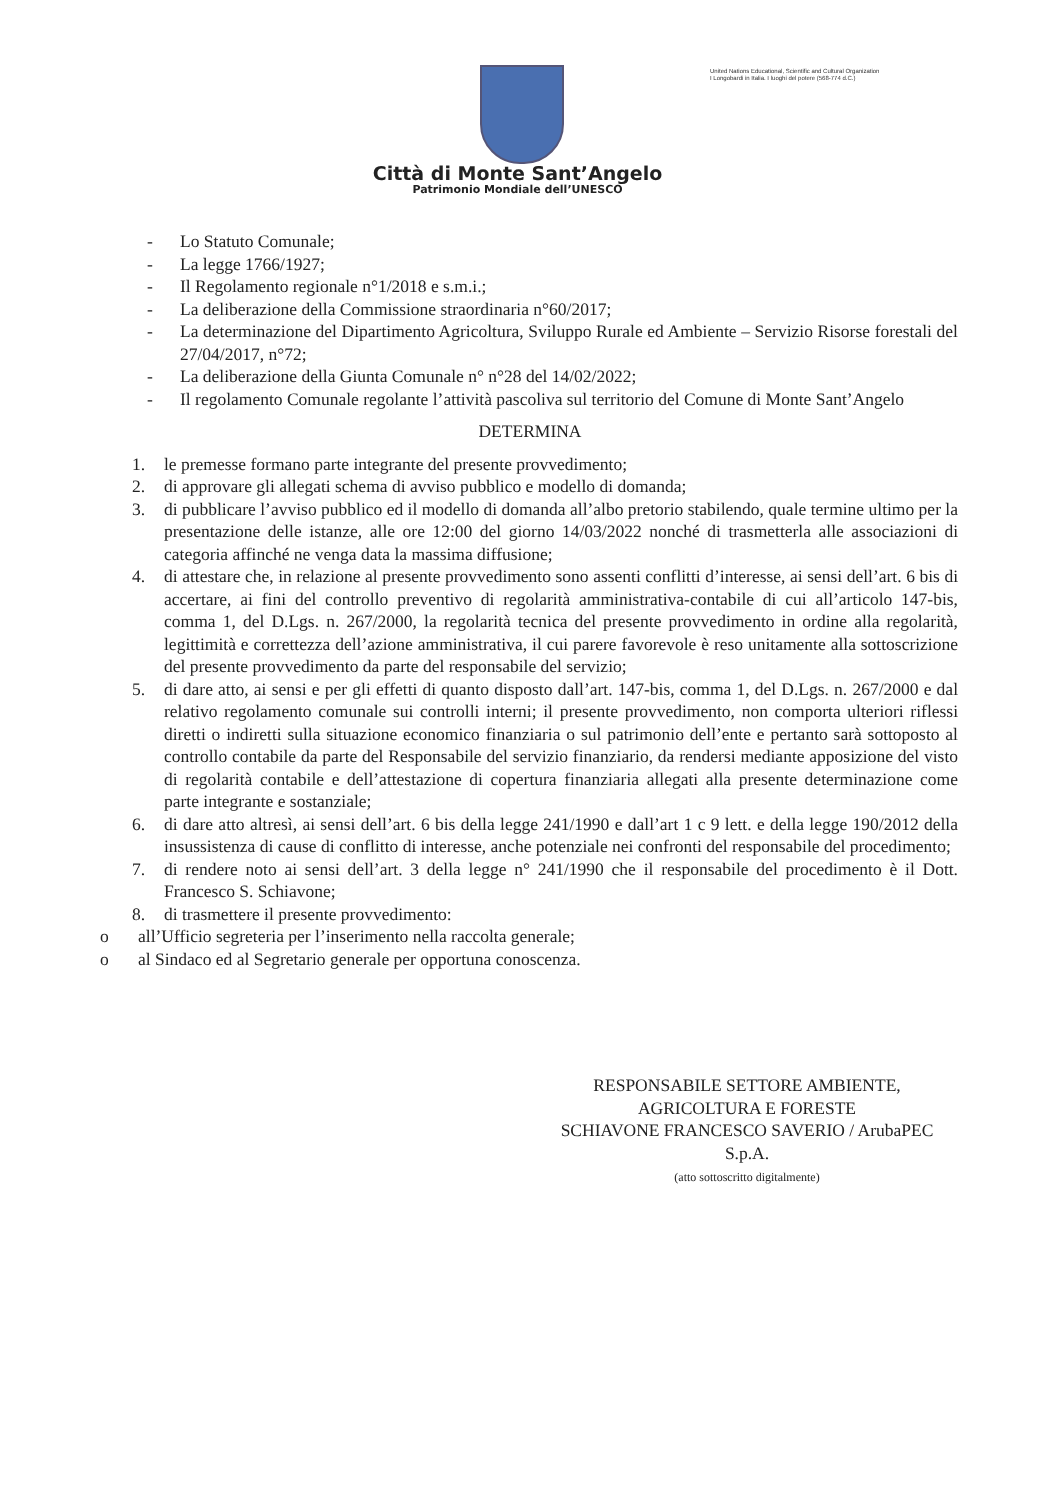United Nations Educational, Scientific and Cultural Organization
I Longobardi in Italia. I luoghi del potere (568-774 d.C.)
Città di Monte Sant’Angelo
Patrimonio Mondiale dell’UNESCO
- Lo Statuto Comunale;
- La legge 1766/1927;
- Il Regolamento regionale n°1/2018 e s.m.i.;
- La deliberazione della Commissione straordinaria n°60/2017;
- La determinazione del Dipartimento Agricoltura, Sviluppo Rurale ed Ambiente – Servizio Risorse forestali del 27/04/2017, n°72;
- La deliberazione della Giunta Comunale n° n°28 del 14/02/2022;
- Il regolamento Comunale regolante l’attività pascoliva sul territorio del Comune di Monte Sant’Angelo
DETERMINA
1. le premesse formano parte integrante del presente provvedimento;
2. di approvare gli allegati schema di avviso pubblico e modello di domanda;
3. di pubblicare l’avviso pubblico ed il modello di domanda all’albo pretorio stabilendo, quale termine ultimo per la presentazione delle istanze, alle ore 12:00 del giorno 14/03/2022 nonché di trasmetterla alle associazioni di categoria affinché ne venga data la massima diffusione;
4. di attestare che, in relazione al presente provvedimento sono assenti conflitti d’interesse, ai sensi dell’art. 6 bis di accertare, ai fini del controllo preventivo di regolarità amministrativa-contabile di cui all’articolo 147-bis, comma 1, del D.Lgs. n. 267/2000, la regolarità tecnica del presente provvedimento in ordine alla regolarità, legittimità e correttezza dell’azione amministrativa, il cui parere favorevole è reso unitamente alla sottoscrizione del presente provvedimento da parte del responsabile del servizio;
5. di dare atto, ai sensi e per gli effetti di quanto disposto dall’art. 147-bis, comma 1, del D.Lgs. n. 267/2000 e dal relativo regolamento comunale sui controlli interni; il presente provvedimento, non comporta ulteriori riflessi diretti o indiretti sulla situazione economico finanziaria o sul patrimonio dell’ente e pertanto sarà sottoposto al controllo contabile da parte del Responsabile del servizio finanziario, da rendersi mediante apposizione del visto di regolarità contabile e dell’attestazione di copertura finanziaria allegati alla presente determinazione come parte integrante e sostanziale;
6. di dare atto altresì, ai sensi dell’art. 6 bis della legge 241/1990 e dall’art 1 c 9 lett. e della legge 190/2012 della insussistenza di cause di conflitto di interesse, anche potenziale nei confronti del responsabile del procedimento;
7. di rendere noto ai sensi dell’art. 3 della legge n° 241/1990 che il responsabile del procedimento è il Dott. Francesco S. Schiavone;
8. di trasmettere il presente provvedimento:
o all’Ufficio segreteria per l’inserimento nella raccolta generale;
o al Sindaco ed al Segretario generale per opportuna conoscenza.
RESPONSABILE SETTORE AMBIENTE,
AGRICOLTURA E FORESTE
SCHIAVONE FRANCESCO SAVERIO / ArubaPEC
S.p.A.
(atto sottoscritto digitalmente)